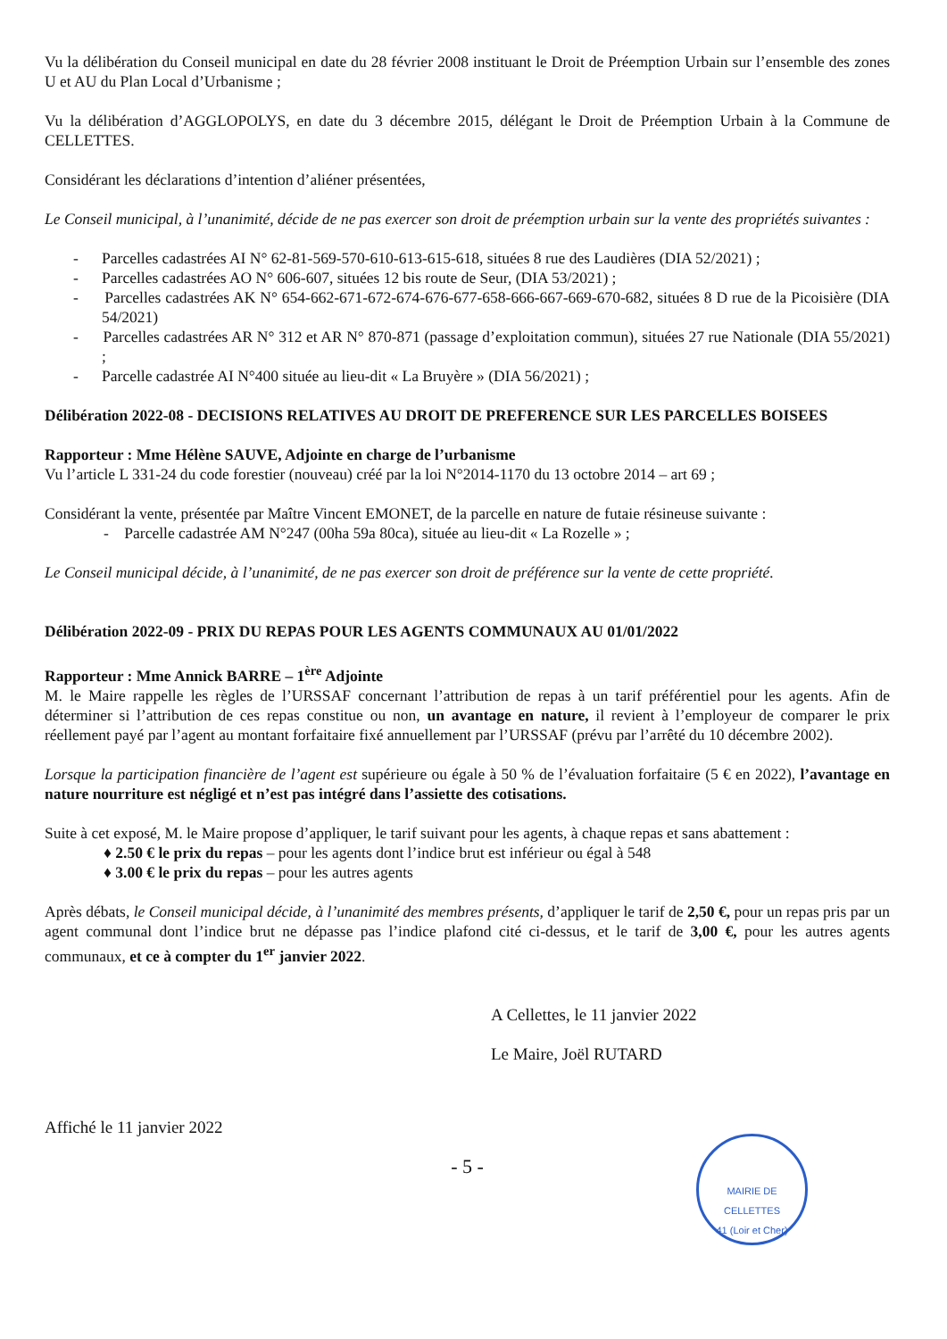Vu la délibération du Conseil municipal en date du 28 février 2008 instituant le Droit de Préemption Urbain sur l’ensemble des zones U et AU du Plan Local d’Urbanisme ;
Vu la délibération d’AGGLOPOLYS, en date du 3 décembre 2015, délégant le Droit de Préemption Urbain à la Commune de CELLETTES.
Considérant les déclarations d’intention d’aliéner présentées,
Le Conseil municipal, à l’unanimité, décide de ne pas exercer son droit de préemption urbain sur la vente des propriétés suivantes :
- Parcelles cadastrées AI N° 62-81-569-570-610-613-615-618, situées 8 rue des Laudières (DIA 52/2021) ;
- Parcelles cadastrées AO N° 606-607, situées 12 bis route de Seur, (DIA 53/2021) ;
- Parcelles cadastrées AK N° 654-662-671-672-674-676-677-658-666-667-669-670-682, situées 8 D rue de la Picoisière (DIA 54/2021)
- Parcelles cadastrées AR N° 312 et AR N° 870-871 (passage d’exploitation commun), situées 27 rue Nationale (DIA 55/2021) ;
- Parcelle cadastrée AI N°400 située au lieu-dit « La Bruyère » (DIA 56/2021) ;
Délibération 2022-08 - DECISIONS RELATIVES AU DROIT DE PREFERENCE SUR LES PARCELLES BOISEES
Rapporteur : Mme Hélène SAUVE, Adjointe en charge de l’urbanisme
Vu l’article L 331-24 du code forestier (nouveau) créé par la loi N°2014-1170 du 13 octobre 2014 – art 69 ;
Considérant la vente, présentée par Maître Vincent EMONET, de la parcelle en nature de futaie résineuse suivante :
- Parcelle cadastrée AM N°247 (00ha 59a 80ca), située au lieu-dit « La Rozelle » ;
Le Conseil municipal décide, à l’unanimité, de ne pas exercer son droit de préférence sur la vente de cette propriété.
Délibération 2022-09 - PRIX DU REPAS POUR LES AGENTS COMMUNAUX AU 01/01/2022
Rapporteur : Mme Annick BARRE – 1<sup>ère</sup> Adjointe
M. le Maire rappelle les règles de l’URSSAF concernant l’attribution de repas à un tarif préférentiel pour les agents. Afin de déterminer si l’attribution de ces repas constitue ou non, un avantage en nature, il revient à l’employeur de comparer le prix réellement payé par l’agent au montant forfaitaire fixé annuellement par l’URSSAF (prévu par l’arrêté du 10 décembre 2002).
Lorsque la participation financière de l’agent est supérieure ou égale à 50 % de l’évaluation forfaitaire (5 € en 2022), l’avantage en nature nourriture est négligé et n’est pas intégré dans l’assiette des cotisations.
Suite à cet exposé, M. le Maire propose d’appliquer, le tarif suivant pour les agents, à chaque repas et sans abattement :
♦ 2.50 € le prix du repas – pour les agents dont l’indice brut est inférieur ou égal à 548
♦ 3.00 € le prix du repas – pour les autres agents
Après débats, le Conseil municipal décide, à l’unanimité des membres présents, d’appliquer le tarif de 2,50 €, pour un repas pris par un agent communal dont l’indice brut ne dépasse pas l’indice plafond cité ci-dessus, et le tarif de 3,00 €, pour les autres agents communaux, et ce à compter du 1<sup>er</sup> janvier 2022.
A Cellettes, le 11 janvier 2022
Le Maire, Joël RUTARD
Affiché le 11 janvier 2022
MAIRIE DE CELLETTES
41 (Loir et Cher)
- 5 -